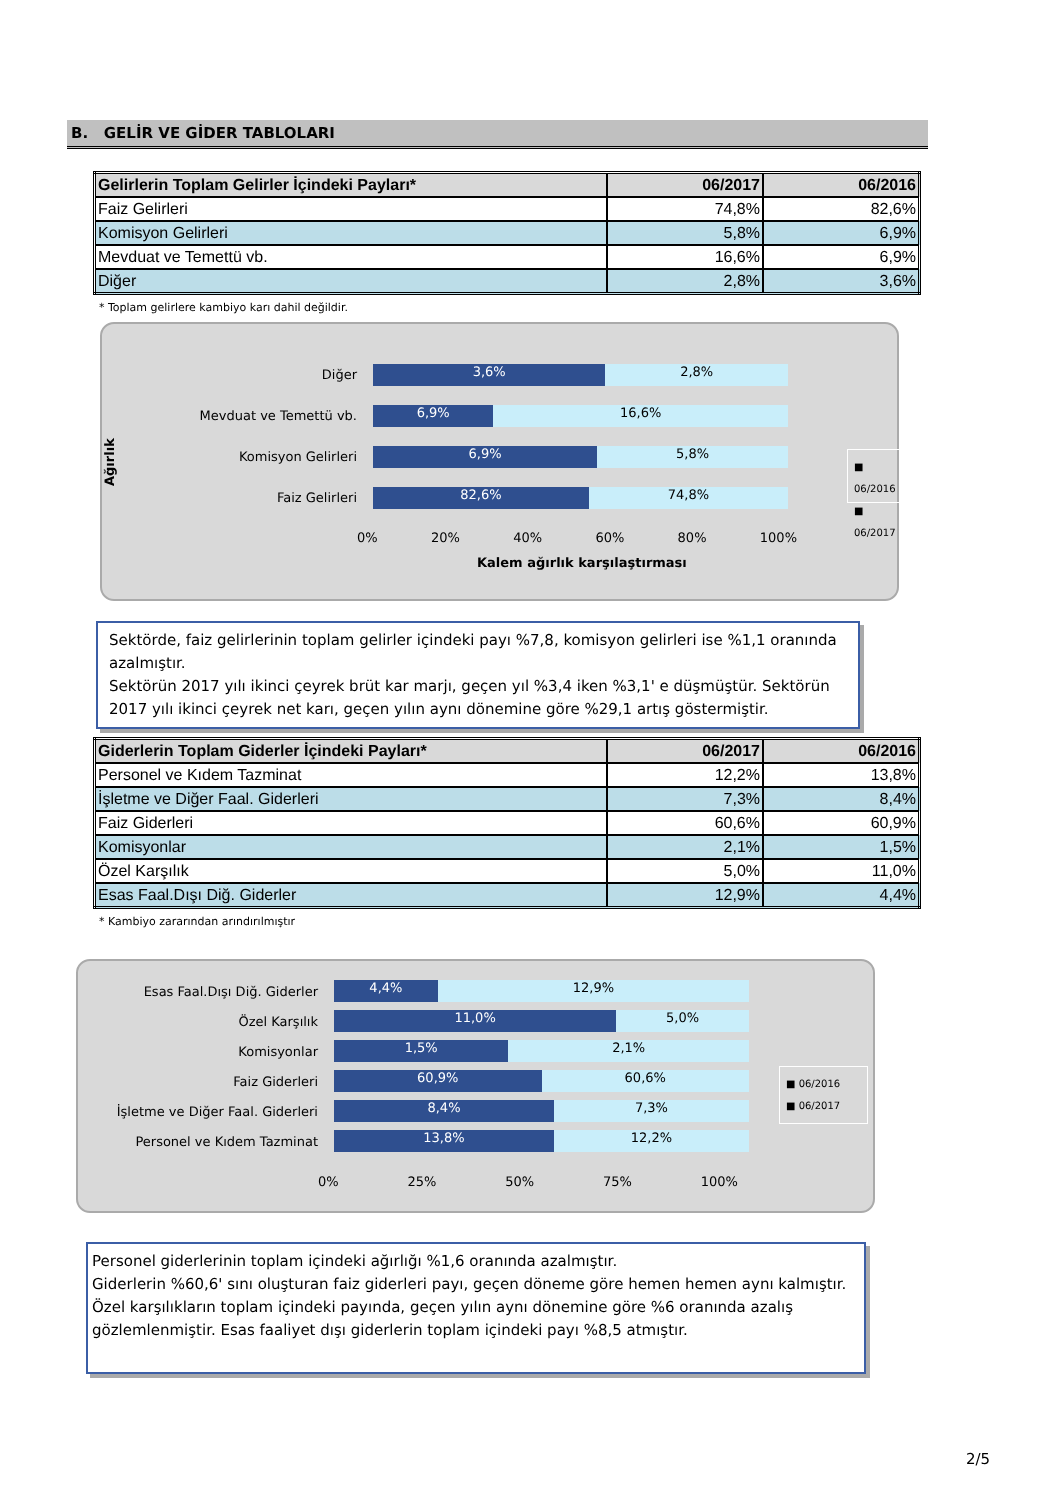B. GELİR VE GİDER TABLOLARI
| Gelirlerin Toplam Gelirler İçindeki Payları* | 06/2017 | 06/2016 |
| --- | --- | --- |
| Faiz Gelirleri | 74,8% | 82,6% |
| Komisyon Gelirleri | 5,8% | 6,9% |
| Mevduat ve Temettü vb. | 16,6% | 6,9% |
| Diğer | 2,8% | 3,6% |
* Toplam gelirlere kambiyo karı dahil değildir.
Ağırlık
Diğer
3,6% 2,8%
Mevduat ve Temettü vb.
6,9% 16,6%
Komisyon Gelirleri
6,9% 5,8%
Faiz Gelirleri
82,6% 74,8%
0% 20% 40% 60% 80% 100%
Kalem ağırlık karşılaştırması
■ 06/2016
■ 06/2017
Sektörde, faiz gelirlerinin toplam gelirler içindeki payı %7,8, komisyon gelirleri ise %1,1 oranında azalmıştır.
Sektörün 2017 yılı ikinci çeyrek brüt kar marjı, geçen yıl %3,4 iken %3,1' e düşmüştür. Sektörün 2017 yılı ikinci çeyrek net karı, geçen yılın aynı dönemine göre %29,1 artış göstermiştir.
| Giderlerin Toplam Giderler İçindeki Payları* | 06/2017 | 06/2016 |
| --- | --- | --- |
| Personel ve Kıdem Tazminat | 12,2% | 13,8% |
| İşletme ve Diğer Faal. Giderleri | 7,3% | 8,4% |
| Faiz Giderleri | 60,6% | 60,9% |
| Komisyonlar | 2,1% | 1,5% |
| Özel Karşılık | 5,0% | 11,0% |
| Esas Faal.Dışı Diğ. Giderler | 12,9% | 4,4% |
* Kambiyo zararından arındırılmıştır
Esas Faal.Dışı Diğ. Giderler
4,4% 12,9%
Özel Karşılık
11,0% 5,0%
Komisyonlar
1,5% 2,1%
Faiz Giderleri
60,9% 60,6%
İşletme ve Diğer Faal. Giderleri
8,4% 7,3%
Personel ve Kıdem Tazminat
13,8% 12,2%
0% 25% 50% 75% 100%
■ 06/2016
■ 06/2017
Personel giderlerinin toplam içindeki ağırlığı %1,6 oranında azalmıştır.
Giderlerin %60,6' sını oluşturan faiz giderleri payı, geçen döneme göre hemen hemen aynı kalmıştır. Özel karşılıkların toplam içindeki payında, geçen yılın aynı dönemine göre %6 oranında azalış gözlemlenmiştir. Esas faaliyet dışı giderlerin toplam içindeki payı %8,5 atmıştır.
2/5